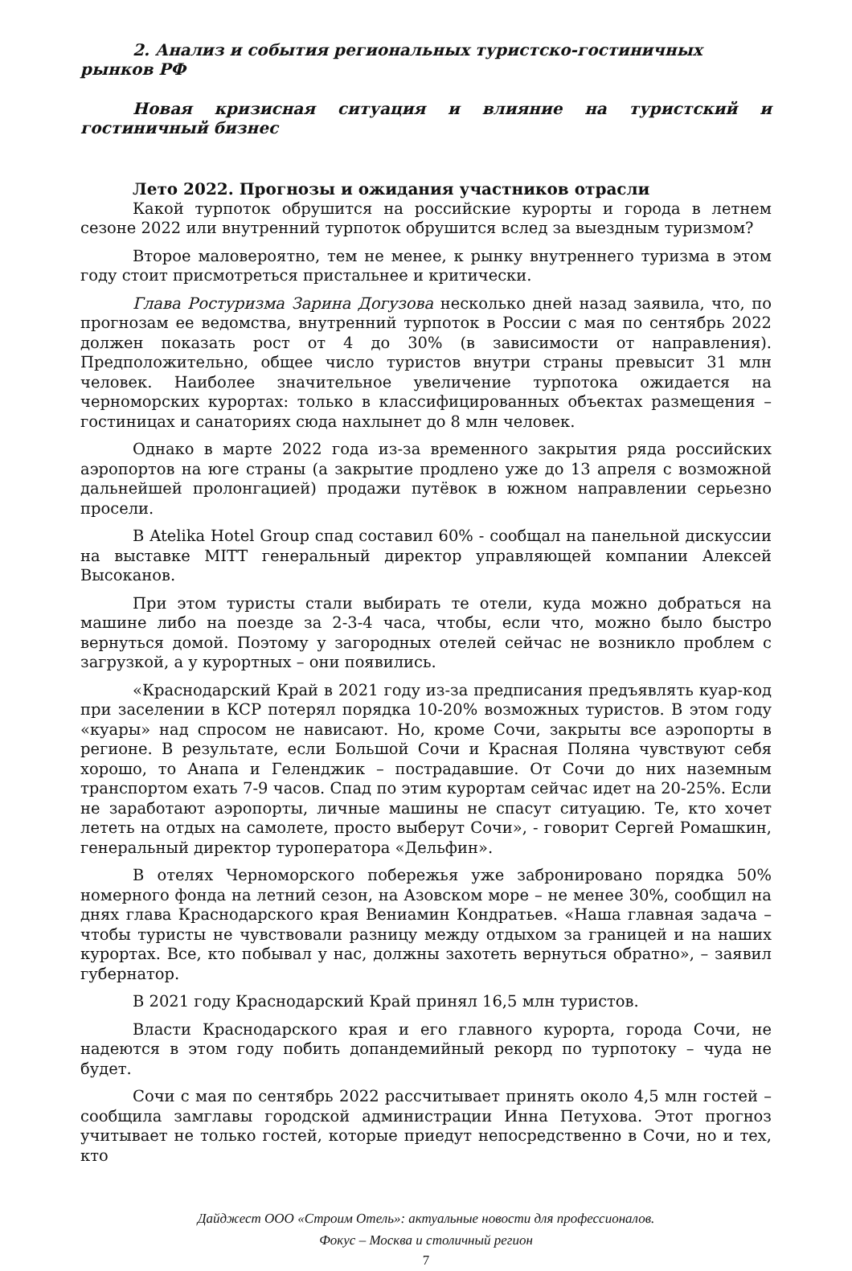2. Анализ и события региональных туристско-гостиничных рынков РФ
Новая кризисная ситуация и влияние на туристский и гостиничный бизнес
Лето 2022. Прогнозы и ожидания участников отрасли
Какой турпоток обрушится на российские курорты и города в летнем сезоне 2022 или внутренний турпоток обрушится вслед за выездным туризмом?
Второе маловероятно, тем не менее, к рынку внутреннего туризма в этом году стоит присмотреться пристальнее и критически.
Глава Ростуризма Зарина Догузова несколько дней назад заявила, что, по прогнозам ее ведомства, внутренний турпоток в России с мая по сентябрь 2022 должен показать рост от 4 до 30% (в зависимости от направления). Предположительно, общее число туристов внутри страны превысит 31 млн человек. Наиболее значительное увеличение турпотока ожидается на черноморских курортах: только в классифицированных объектах размещения – гостиницах и санаториях сюда нахлынет до 8 млн человек.
Однако в марте 2022 года из-за временного закрытия ряда российских аэропортов на юге страны (а закрытие продлено уже до 13 апреля с возможной дальнейшей пролонгацией) продажи путёвок в южном направлении серьезно просели.
В Atelika Hotel Group спад составил 60% - сообщал на панельной дискуссии на выставке MITT генеральный директор управляющей компании Алексей Высоканов.
При этом туристы стали выбирать те отели, куда можно добраться на машине либо на поезде за 2-3-4 часа, чтобы, если что, можно было быстро вернуться домой. Поэтому у загородных отелей сейчас не возникло проблем с загрузкой, а у курортных – они появились.
«Краснодарский Край в 2021 году из-за предписания предъявлять куар-код при заселении в КСР потерял порядка 10-20% возможных туристов. В этом году «куары» над спросом не нависают. Но, кроме Сочи, закрыты все аэропорты в регионе. В результате, если Большой Сочи и Красная Поляна чувствуют себя хорошо, то Анапа и Геленджик – пострадавшие. От Сочи до них наземным транспортом ехать 7-9 часов. Спад по этим курортам сейчас идет на 20-25%. Если не заработают аэропорты, личные машины не спасут ситуацию. Те, кто хочет лететь на отдых на самолете, просто выберут Сочи», - говорит Сергей Ромашкин, генеральный директор туроператора «Дельфин».
В отелях Черноморского побережья уже забронировано порядка 50% номерного фонда на летний сезон, на Азовском море – не менее 30%, сообщил на днях глава Краснодарского края Вениамин Кондратьев. «Наша главная задача – чтобы туристы не чувствовали разницу между отдыхом за границей и на наших курортах. Все, кто побывал у нас, должны захотеть вернуться обратно», – заявил губернатор.
В 2021 году Краснодарский Край принял 16,5 млн туристов.
Власти Краснодарского края и его главного курорта, города Сочи, не надеются в этом году побить допандемийный рекорд по турпотоку – чуда не будет.
Сочи с мая по сентябрь 2022 рассчитывает принять около 4,5 млн гостей – сообщила замглавы городской администрации Инна Петухова. Этот прогноз учитывает не только гостей, которые приедут непосредственно в Сочи, но и тех, кто
Дайджест ООО «Строим Отель»: актуальные новости для профессионалов.
Фокус – Москва и столичный регион
7